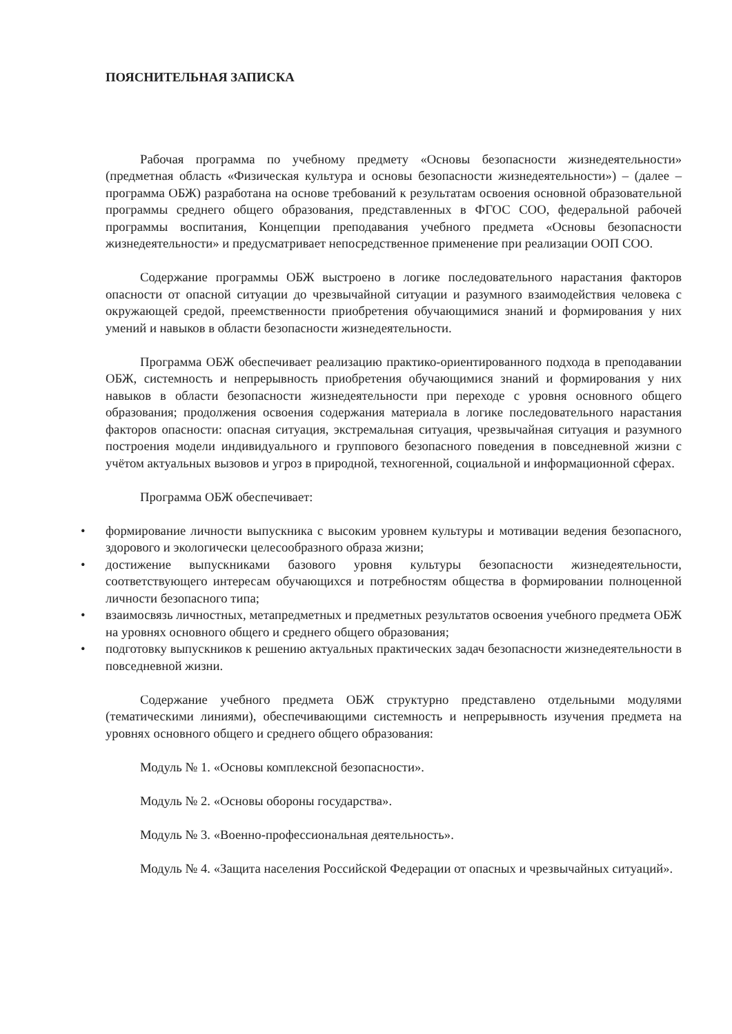ПОЯСНИТЕЛЬНАЯ ЗАПИСКА
Рабочая программа по учебному предмету «Основы безопасности жизнедеятельности» (предметная область «Физическая культура и основы безопасности жизнедеятельности») – (далее – программа ОБЖ) разработана на основе требований к результатам освоения основной образовательной программы среднего общего образования, представленных в ФГОС СОО, федеральной рабочей программы воспитания, Концепции преподавания учебного предмета «Основы безопасности жизнедеятельности» и предусматривает непосредственное применение при реализации ООП СОО.
Содержание программы ОБЖ выстроено в логике последовательного нарастания факторов опасности от опасной ситуации до чрезвычайной ситуации и разумного взаимодействия человека с окружающей средой, преемственности приобретения обучающимися знаний и формирования у них умений и навыков в области безопасности жизнедеятельности.
Программа ОБЖ обеспечивает реализацию практико-ориентированного подхода в преподавании ОБЖ, системность и непрерывность приобретения обучающимися знаний и формирования у них навыков в области безопасности жизнедеятельности при переходе с уровня основного общего образования; продолжения освоения содержания материала в логике последовательного нарастания факторов опасности: опасная ситуация, экстремальная ситуация, чрезвычайная ситуация и разумного построения модели индивидуального и группового безопасного поведения в повседневной жизни с учётом актуальных вызовов и угроз в природной, техногенной, социальной и информационной сферах.
Программа ОБЖ обеспечивает:
• формирование личности выпускника с высоким уровнем культуры и мотивации ведения безопасного, здорового и экологически целесообразного образа жизни;
• достижение выпускниками базового уровня культуры безопасности жизнедеятельности, соответствующего интересам обучающихся и потребностям общества в формировании полноценной личности безопасного типа;
• взаимосвязь личностных, метапредметных и предметных результатов освоения учебного предмета ОБЖ на уровнях основного общего и среднего общего образования;
• подготовку выпускников к решению актуальных практических задач безопасности жизнедеятельности в повседневной жизни.
Содержание учебного предмета ОБЖ структурно представлено отдельными модулями (тематическими линиями), обеспечивающими системность и непрерывность изучения предмета на уровнях основного общего и среднего общего образования:
Модуль № 1. «Основы комплексной безопасности».
Модуль № 2. «Основы обороны государства».
Модуль № 3. «Военно-профессиональная деятельность».
Модуль № 4. «Защита населения Российской Федерации от опасных и чрезвычайных ситуаций».